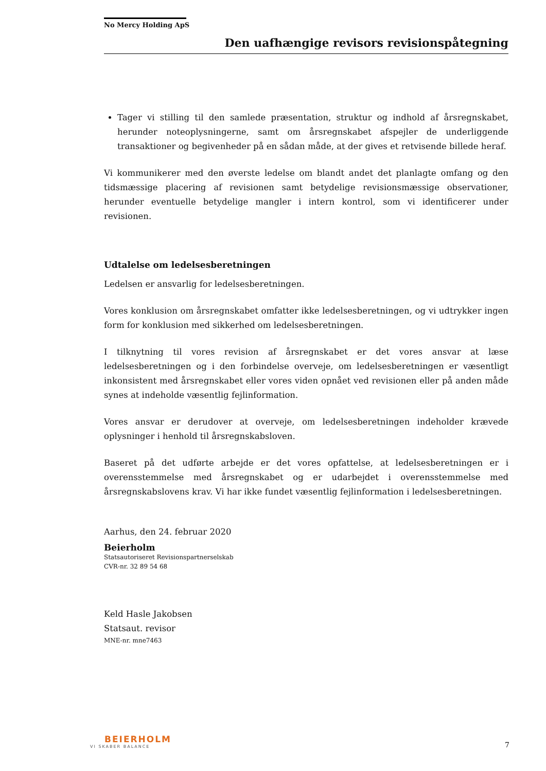No Mercy Holding ApS
Den uafhængige revisors revisionspåtegning
Tager vi stilling til den samlede præsentation, struktur og indhold af årsregnskabet, herunder noteoplysningerne, samt om årsregnskabet afspejler de underliggende transaktioner og begivenheder på en sådan måde, at der gives et retvisende billede heraf.
Vi kommunikerer med den øverste ledelse om blandt andet det planlagte omfang og den tidsmæssige placering af revisionen samt betydelige revisionsmæssige observationer, herunder eventuelle betydelige mangler i intern kontrol, som vi identificerer under revisionen.
Udtalelse om ledelsesberetningen
Ledelsen er ansvarlig for ledelsesberetningen.
Vores konklusion om årsregnskabet omfatter ikke ledelsesberetningen, og vi udtrykker ingen form for konklusion med sikkerhed om ledelsesberetningen.
I tilknytning til vores revision af årsregnskabet er det vores ansvar at læse ledelsesberetningen og i den forbindelse overveje, om ledelsesberetningen er væsentligt inkonsistent med årsregnskabet eller vores viden opnået ved revisionen eller på anden måde synes at indeholde væsentlig fejlinformation.
Vores ansvar er derudover at overveje, om ledelsesberetningen indeholder krævede oplysninger i henhold til årsregnskabsloven.
Baseret på det udførte arbejde er det vores opfattelse, at ledelsesberetningen er i overensstemmelse med årsregnskabet og er udarbejdet i overensstemmelse med årsregnskabslovens krav. Vi har ikke fundet væsentlig fejlinformation i ledelsesberetningen.
Aarhus, den 24. februar 2020
Beierholm
Statsautoriseret Revisionspartnerselskab
CVR-nr. 32 89 54 68
Keld Hasle Jakobsen
Statsaut. revisor
MNE-nr. mne7463
BEIERHOLM
VI SKABER BALANCE
7